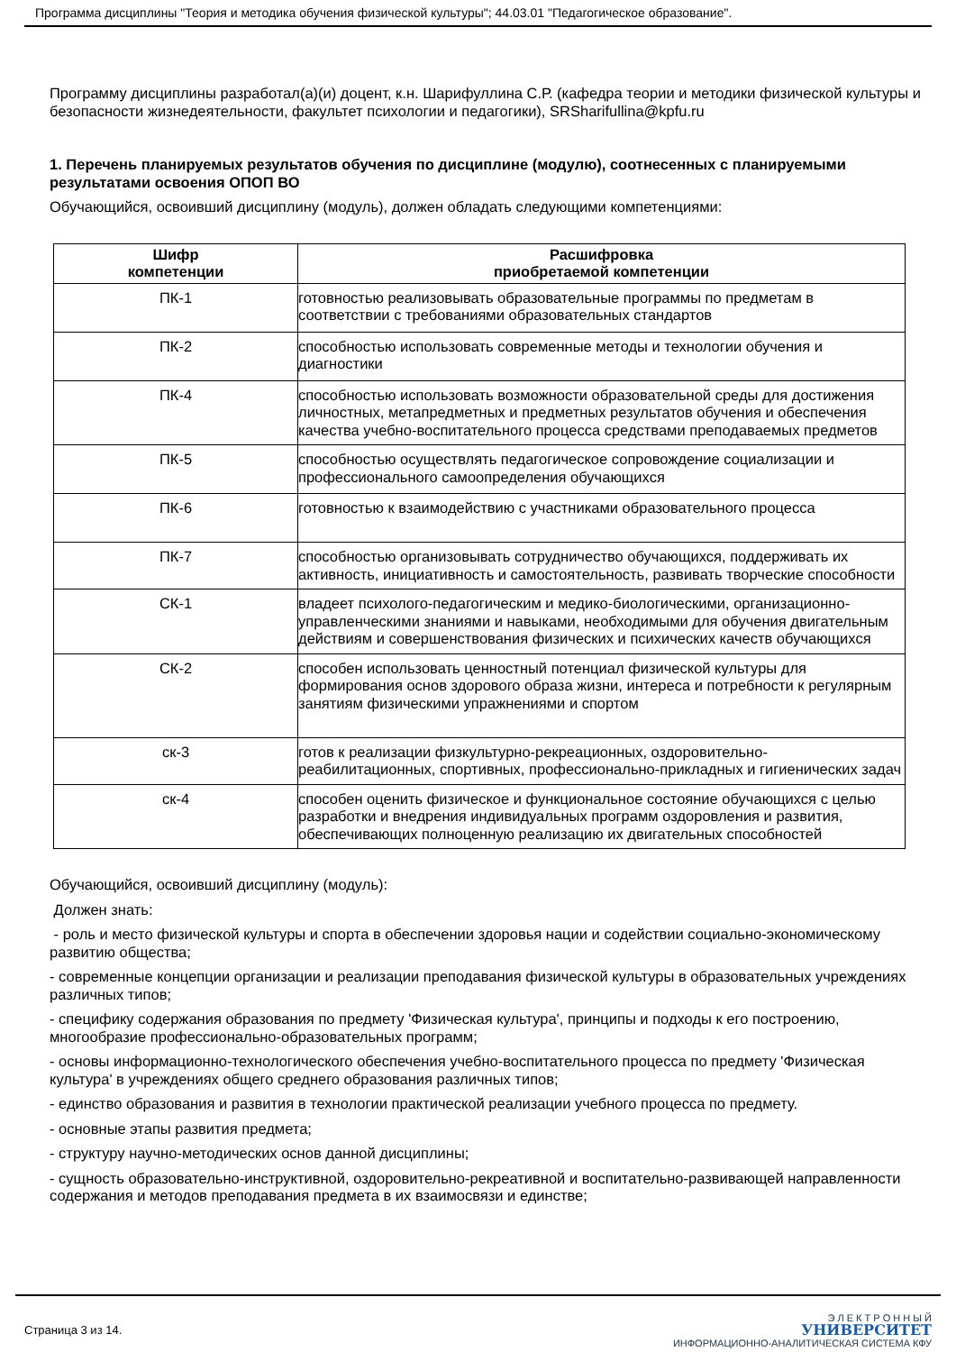Программа дисциплины "Теория и методика обучения физической культуры"; 44.03.01 "Педагогическое образование".
Программу дисциплины разработал(а)(и) доцент, к.н. Шарифуллина С.Р. (кафедра теории и методики физической культуры и безопасности жизнедеятельности, факультет психологии и педагогики), SRSharifullina@kpfu.ru
1. Перечень планируемых результатов обучения по дисциплине (модулю), соотнесенных с планируемыми результатами освоения ОПОП ВО
Обучающийся, освоивший дисциплину (модуль), должен обладать следующими компетенциями:
| Шифр компетенции | Расшифровка приобретаемой компетенции |
| --- | --- |
| ПК-1 | готовностью реализовывать образовательные программы по предметам в соответствии с требованиями образовательных стандартов |
| ПК-2 | способностью использовать современные методы и технологии обучения и диагностики |
| ПК-4 | способностью использовать возможности образовательной среды для достижения личностных, метапредметных и предметных результатов обучения и обеспечения качества учебно-воспитательного процесса средствами преподаваемых предметов |
| ПК-5 | способностью осуществлять педагогическое сопровождение социализации и профессионального самоопределения обучающихся |
| ПК-6 | готовностью к взаимодействию с участниками образовательного процесса |
| ПК-7 | способностью организовывать сотрудничество обучающихся, поддерживать их активность, инициативность и самостоятельность, развивать творческие способности |
| СК-1 | владеет психолого-педагогическим и медико-биологическими, организационно-управленческими знаниями и навыками, необходимыми для обучения двигательным действиям и совершенствования физических и психических качеств обучающихся |
| СК-2 | способен использовать ценностный потенциал физической культуры для формирования основ здорового образа жизни, интереса и потребности к регулярным занятиям физическими упражнениями и спортом |
| ск-3 | готов к реализации физкультурно-рекреационных, оздоровительно-реабилитационных, спортивных, профессионально-прикладных и гигиенических задач |
| ск-4 | способен оценить физическое и функциональное состояние обучающихся с целью разработки и внедрения индивидуальных программ оздоровления и развития, обеспечивающих полноценную реализацию их двигательных способностей |
Обучающийся, освоивший дисциплину (модуль):
Должен знать:
- роль и место физической культуры и спорта в обеспечении здоровья нации и содействии социально-экономическому развитию общества;
- современные концепции организации и реализации преподавания физической культуры в образовательных учреждениях различных типов;
- специфику содержания образования по предмету 'Физическая культура', принципы и подходы к его построению, многообразие профессионально-образовательных программ;
- основы информационно-технологического обеспечения учебно-воспитательного процесса по предмету 'Физическая культура' в учреждениях общего среднего образования различных типов;
- единство образования и развития в технологии практической реализации учебного процесса по предмету.
- основные этапы развития предмета;
- структуру научно-методических основ данной дисциплины;
- сущность образовательно-инструктивной, оздоровительно-рекреативной и воспитательно-развивающей направленности содержания и методов преподавания предмета в их взаимосвязи и единстве;
Страница 3 из 14.
Э Л Е К Т Р О Н Н Ы Й
УНИВЕРСИТЕТ
ИНФОРМАЦИОННО-АНАЛИТИЧЕСКАЯ СИСТЕМА КФУ